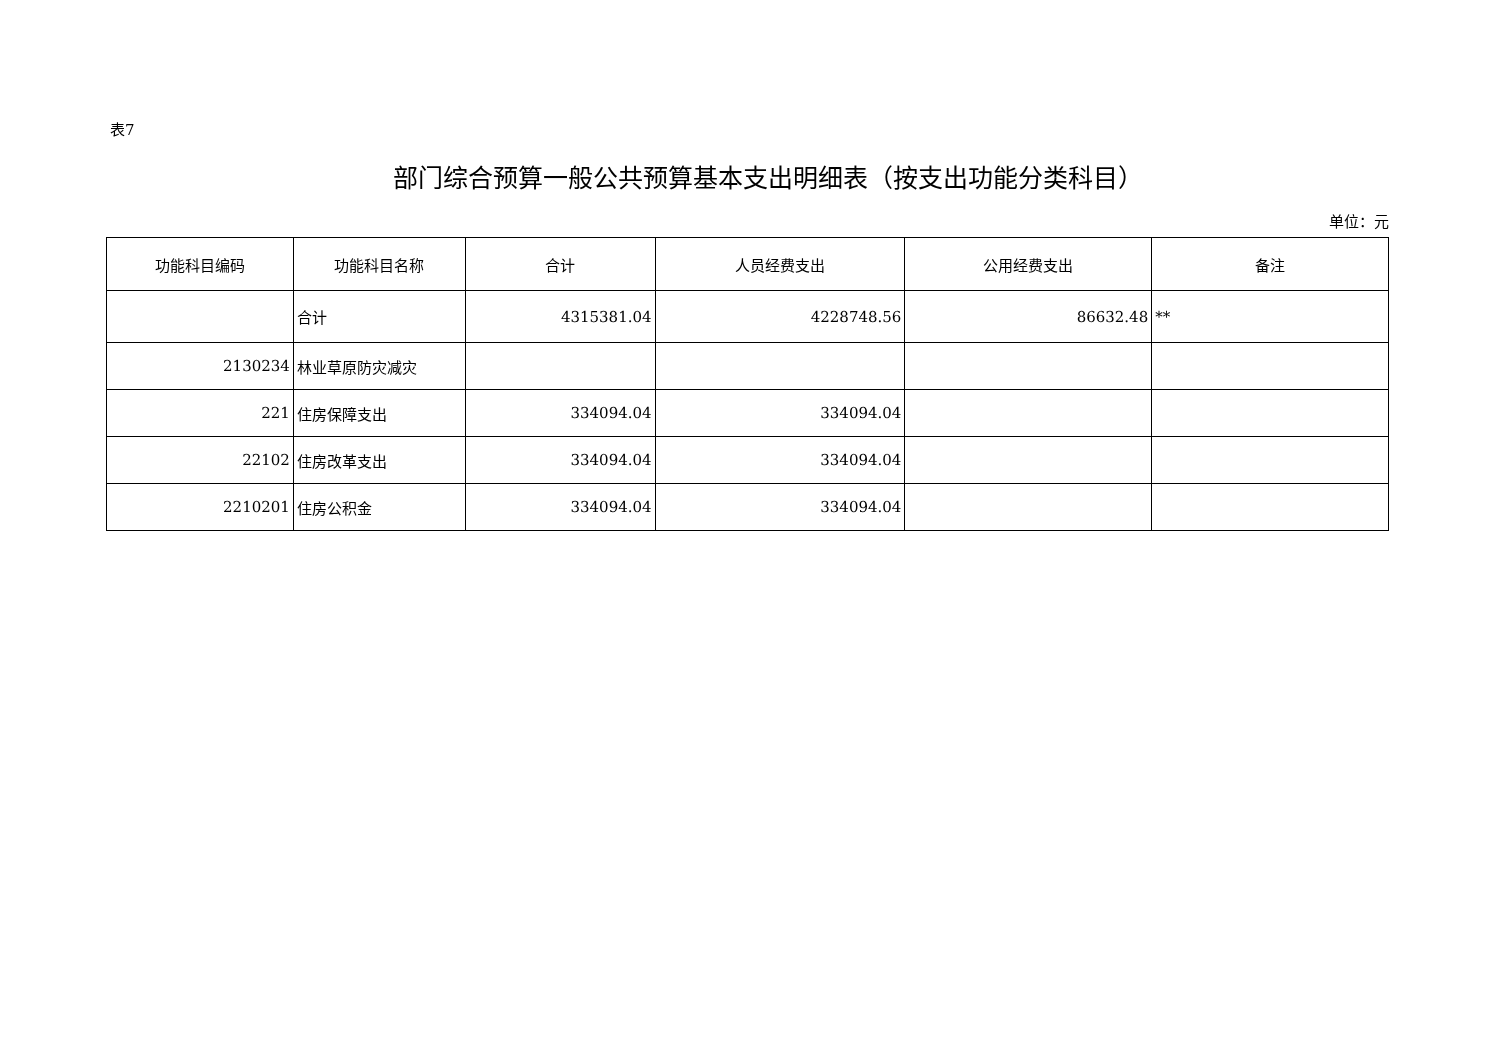表7
部门综合预算一般公共预算基本支出明细表（按支出功能分类科目）
单位：元
| 功能科目编码 | 功能科目名称 | 合计 | 人员经费支出 | 公用经费支出 | 备注 |
| --- | --- | --- | --- | --- | --- |
| | 合计 | 4315381.04 | 4228748.56 | 86632.48 | ** |
| 2130234 | 林业草原防灾减灾 | | | | |
| 221 | 住房保障支出 | 334094.04 | 334094.04 | | |
| 22102 | 住房改革支出 | 334094.04 | 334094.04 | | |
| 2210201 | 住房公积金 | 334094.04 | 334094.04 | | |